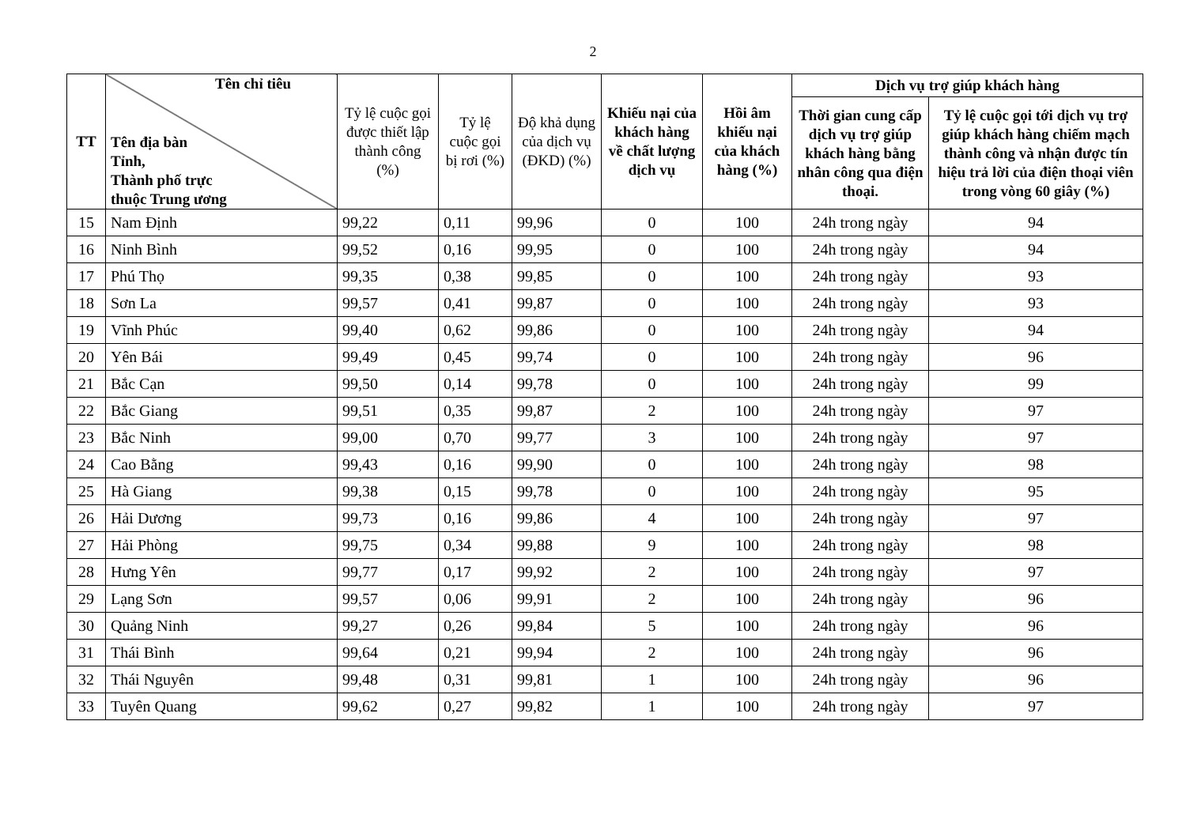2
| TT | Tên chỉ tiêu Tên địa bàn Tỉnh, Thành phố trực thuộc Trung ương | Tỷ lệ cuộc gọi được thiết lập thành công (%) | Tỷ lệ cuộc gọi bị rơi (%) | Độ khả dụng của dịch vụ (ĐKD) (%) | Khiếu nại của khách hàng về chất lượng dịch vụ | Hồi âm khiếu nại của khách hàng (%) | Dịch vụ trợ giúp khách hàng | |
| --- | --- | --- | --- | --- | --- | --- | --- | --- |
| | | | | | | | Thời gian cung cấp dịch vụ trợ giúp khách hàng bằng nhân công qua điện thoại. | Tỷ lệ cuộc gọi tới dịch vụ trợ giúp khách hàng chiếm mạch thành công và nhận được tín hiệu trả lời của điện thoại viên trong vòng 60 giây (%) |
| 15 | Nam Định | 99,22 | 0,11 | 99,96 | 0 | 100 | 24h trong ngày | 94 |
| 16 | Ninh Bình | 99,52 | 0,16 | 99,95 | 0 | 100 | 24h trong ngày | 94 |
| 17 | Phú Thọ | 99,35 | 0,38 | 99,85 | 0 | 100 | 24h trong ngày | 93 |
| 18 | Sơn La | 99,57 | 0,41 | 99,87 | 0 | 100 | 24h trong ngày | 93 |
| 19 | Vĩnh Phúc | 99,40 | 0,62 | 99,86 | 0 | 100 | 24h trong ngày | 94 |
| 20 | Yên Bái | 99,49 | 0,45 | 99,74 | 0 | 100 | 24h trong ngày | 96 |
| 21 | Bắc Cạn | 99,50 | 0,14 | 99,78 | 0 | 100 | 24h trong ngày | 99 |
| 22 | Bắc Giang | 99,51 | 0,35 | 99,87 | 2 | 100 | 24h trong ngày | 97 |
| 23 | Bắc Ninh | 99,00 | 0,70 | 99,77 | 3 | 100 | 24h trong ngày | 97 |
| 24 | Cao Bằng | 99,43 | 0,16 | 99,90 | 0 | 100 | 24h trong ngày | 98 |
| 25 | Hà Giang | 99,38 | 0,15 | 99,78 | 0 | 100 | 24h trong ngày | 95 |
| 26 | Hải Dương | 99,73 | 0,16 | 99,86 | 4 | 100 | 24h trong ngày | 97 |
| 27 | Hải Phòng | 99,75 | 0,34 | 99,88 | 9 | 100 | 24h trong ngày | 98 |
| 28 | Hưng Yên | 99,77 | 0,17 | 99,92 | 2 | 100 | 24h trong ngày | 97 |
| 29 | Lạng Sơn | 99,57 | 0,06 | 99,91 | 2 | 100 | 24h trong ngày | 96 |
| 30 | Quảng Ninh | 99,27 | 0,26 | 99,84 | 5 | 100 | 24h trong ngày | 96 |
| 31 | Thái Bình | 99,64 | 0,21 | 99,94 | 2 | 100 | 24h trong ngày | 96 |
| 32 | Thái Nguyên | 99,48 | 0,31 | 99,81 | 1 | 100 | 24h trong ngày | 96 |
| 33 | Tuyên Quang | 99,62 | 0,27 | 99,82 | 1 | 100 | 24h trong ngày | 97 |